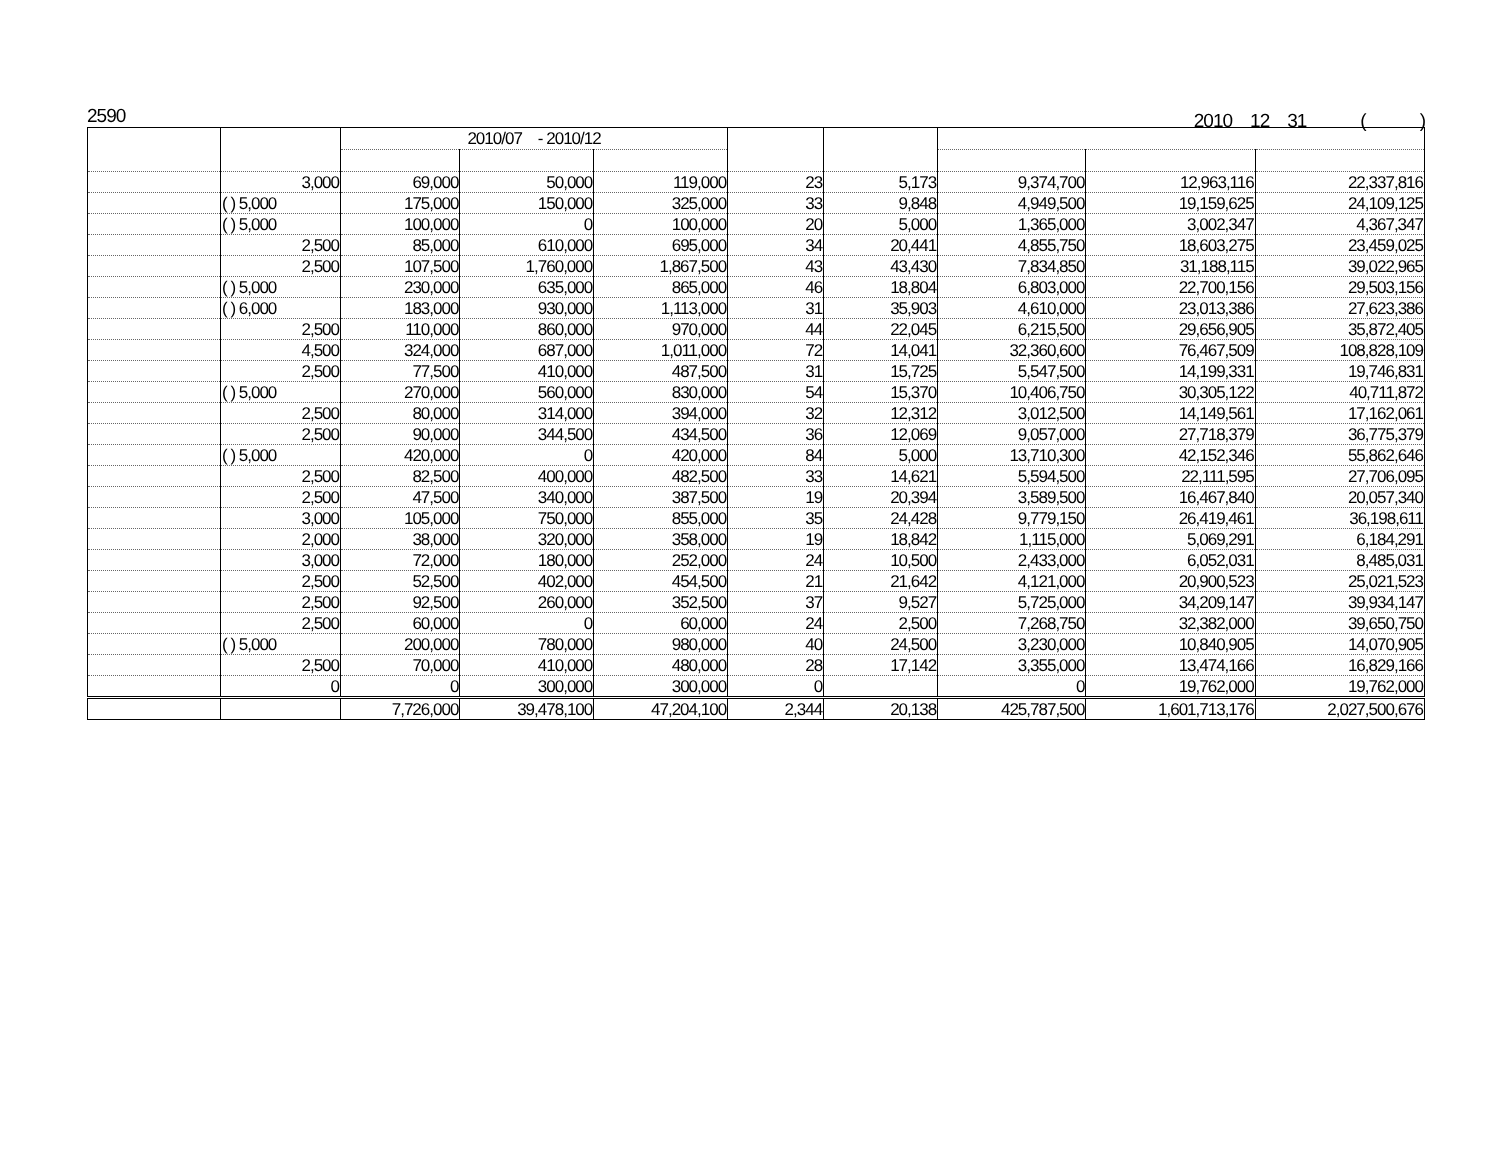2590 2010　12　31　　　(　　　)
| | | 2010/07 - 2010/12 | | | | | | | |
| --- | --- | --- | --- | --- | --- | --- | --- | --- | --- |
| | 3,000 | 69,000 | 50,000 | 119,000 | 23 | 5,173 | 9,374,700 | 12,963,116 | 22,337,816 |
| | ( ) 5,000 | 175,000 | 150,000 | 325,000 | 33 | 9,848 | 4,949,500 | 19,159,625 | 24,109,125 |
| | ( ) 5,000 | 100,000 | 0 | 100,000 | 20 | 5,000 | 1,365,000 | 3,002,347 | 4,367,347 |
| | 2,500 | 85,000 | 610,000 | 695,000 | 34 | 20,441 | 4,855,750 | 18,603,275 | 23,459,025 |
| | 2,500 | 107,500 | 1,760,000 | 1,867,500 | 43 | 43,430 | 7,834,850 | 31,188,115 | 39,022,965 |
| | ( ) 5,000 | 230,000 | 635,000 | 865,000 | 46 | 18,804 | 6,803,000 | 22,700,156 | 29,503,156 |
| | ( ) 6,000 | 183,000 | 930,000 | 1,113,000 | 31 | 35,903 | 4,610,000 | 23,013,386 | 27,623,386 |
| | 2,500 | 110,000 | 860,000 | 970,000 | 44 | 22,045 | 6,215,500 | 29,656,905 | 35,872,405 |
| | 4,500 | 324,000 | 687,000 | 1,011,000 | 72 | 14,041 | 32,360,600 | 76,467,509 | 108,828,109 |
| | 2,500 | 77,500 | 410,000 | 487,500 | 31 | 15,725 | 5,547,500 | 14,199,331 | 19,746,831 |
| | ( ) 5,000 | 270,000 | 560,000 | 830,000 | 54 | 15,370 | 10,406,750 | 30,305,122 | 40,711,872 |
| | 2,500 | 80,000 | 314,000 | 394,000 | 32 | 12,312 | 3,012,500 | 14,149,561 | 17,162,061 |
| | 2,500 | 90,000 | 344,500 | 434,500 | 36 | 12,069 | 9,057,000 | 27,718,379 | 36,775,379 |
| | ( ) 5,000 | 420,000 | 0 | 420,000 | 84 | 5,000 | 13,710,300 | 42,152,346 | 55,862,646 |
| | 2,500 | 82,500 | 400,000 | 482,500 | 33 | 14,621 | 5,594,500 | 22,111,595 | 27,706,095 |
| | 2,500 | 47,500 | 340,000 | 387,500 | 19 | 20,394 | 3,589,500 | 16,467,840 | 20,057,340 |
| | 3,000 | 105,000 | 750,000 | 855,000 | 35 | 24,428 | 9,779,150 | 26,419,461 | 36,198,611 |
| | 2,000 | 38,000 | 320,000 | 358,000 | 19 | 18,842 | 1,115,000 | 5,069,291 | 6,184,291 |
| | 3,000 | 72,000 | 180,000 | 252,000 | 24 | 10,500 | 2,433,000 | 6,052,031 | 8,485,031 |
| | 2,500 | 52,500 | 402,000 | 454,500 | 21 | 21,642 | 4,121,000 | 20,900,523 | 25,021,523 |
| | 2,500 | 92,500 | 260,000 | 352,500 | 37 | 9,527 | 5,725,000 | 34,209,147 | 39,934,147 |
| | 2,500 | 60,000 | 0 | 60,000 | 24 | 2,500 | 7,268,750 | 32,382,000 | 39,650,750 |
| | ( ) 5,000 | 200,000 | 780,000 | 980,000 | 40 | 24,500 | 3,230,000 | 10,840,905 | 14,070,905 |
| | 2,500 | 70,000 | 410,000 | 480,000 | 28 | 17,142 | 3,355,000 | 13,474,166 | 16,829,166 |
| | 0 | 0 | 300,000 | 300,000 | 0 | | 0 | 19,762,000 | 19,762,000 |
| | | 7,726,000 | 39,478,100 | 47,204,100 | 2,344 | 20,138 | 425,787,500 | 1,601,713,176 | 2,027,500,676 |